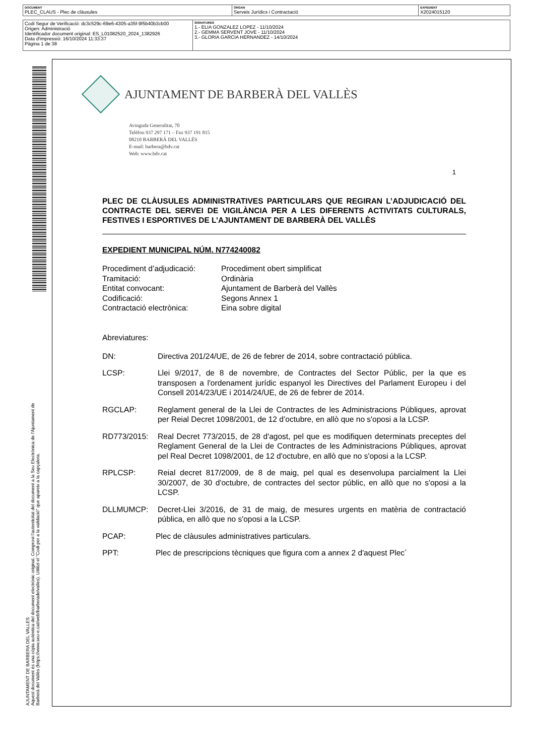| DOCUMENT PLEC_CLAUS - Plec de clàusules | ÒRGAN Serveis Jurídics i Contractació | EXPEDIENT X2024015120 |
| Codi Segur de Verificació: dc3c529c-69e6-4305-a35f-9f5b40b3cb00 Origen: Administració Identificador document original: ES_L01082520_2024_1382926 Data d'impressió: 16/10/2024 11:33:37 Pàgina 1 de 38 | SIGNATURES 1.- ELIA GONZALEZ LOPEZ - 11/10/2024 2.- GEMMA SERVENT JOVE - 11/10/2024 3.- GLORIA GARCIA HERNANDEZ - 14/10/2024 |
AJUNTAMENT DE BARBERA DEL VALLES
Aquest document és una còpia autèntica del document electrònic original. Comprovi l'autenticitat del document a la Seu Electrònica de l'Ajuntament de Barberà del Vallès (https://www.seu-e.cat/web/barberadelvalles). Utilitzi el "Codi per a la validació" que apareix a la capçalera.
AJUNTAMENT DE BARBERÀ DEL VALLÈS
Avinguda Generalitat, 70
Telèfon 937 297 171 – Fax 937 191 815
08210 BARBERÀ DEL VALLÈS
E-mail: barbera@bdv.cat
Web: www.bdv.cat
1
PLEC DE CLÀUSULES ADMINISTRATIVES PARTICULARS QUE REGIRAN L’ADJUDICACIÓ DEL CONTRACTE DEL SERVEI DE VIGILÀNCIA PER A LES DIFERENTS ACTIVITATS CULTURALS, FESTIVES I ESPORTIVES DE L’AJUNTAMENT DE BARBERÀ DEL VALLÈS
EXPEDIENT MUNICIPAL NÚM. N774240082
| Procediment d’adjudicació: | Procediment obert simplificat |
| Tramitació: | Ordinària |
| Entitat convocant: | Ajuntament de Barberà del Vallès |
| Codificació: | Segons Annex 1 |
| Contractació electrònica: | Eina sobre digital |
Abreviatures:
DN: Directiva 201/24/UE, de 26 de febrer de 2014, sobre contractació pública.
LCSP: Llei 9/2017, de 8 de novembre, de Contractes del Sector Públic, per la que es transposen a l'ordenament jurídic espanyol les Directives del Parlament Europeu i del Consell 2014/23/UE i 2014/24/UE, de 26 de febrer de 2014.
RGCLAP: Reglament general de la Llei de Contractes de les Administracions Públiques, aprovat per Reial Decret 1098/2001, de 12 d’octubre, en allò que no s'oposi a la LCSP.
RD773/2015: Real Decret 773/2015, de 28 d'agost, pel que es modifiquen determinats preceptes del Reglament General de la Llei de Contractes de les Administracions Públiques, aprovat pel Real Decret 1098/2001, de 12 d'octubre, en allò que no s'oposi a la LCSP.
RPLCSP: Reial decret 817/2009, de 8 de maig, pel qual es desenvolupa parcialment la Llei 30/2007, de 30 d'octubre, de contractes del sector públic, en allò que no s'oposi a la LCSP.
DLLMUMCP: Decret-Llei 3/2016, de 31 de maig, de mesures urgents en matèria de contractació pública, en allò que no s'oposi a la LCSP.
PCAP: Plec de clàusules administratives particulars.
PPT: Plec de prescripcions tècniques que figura com a annex 2 d'aquest Plec´